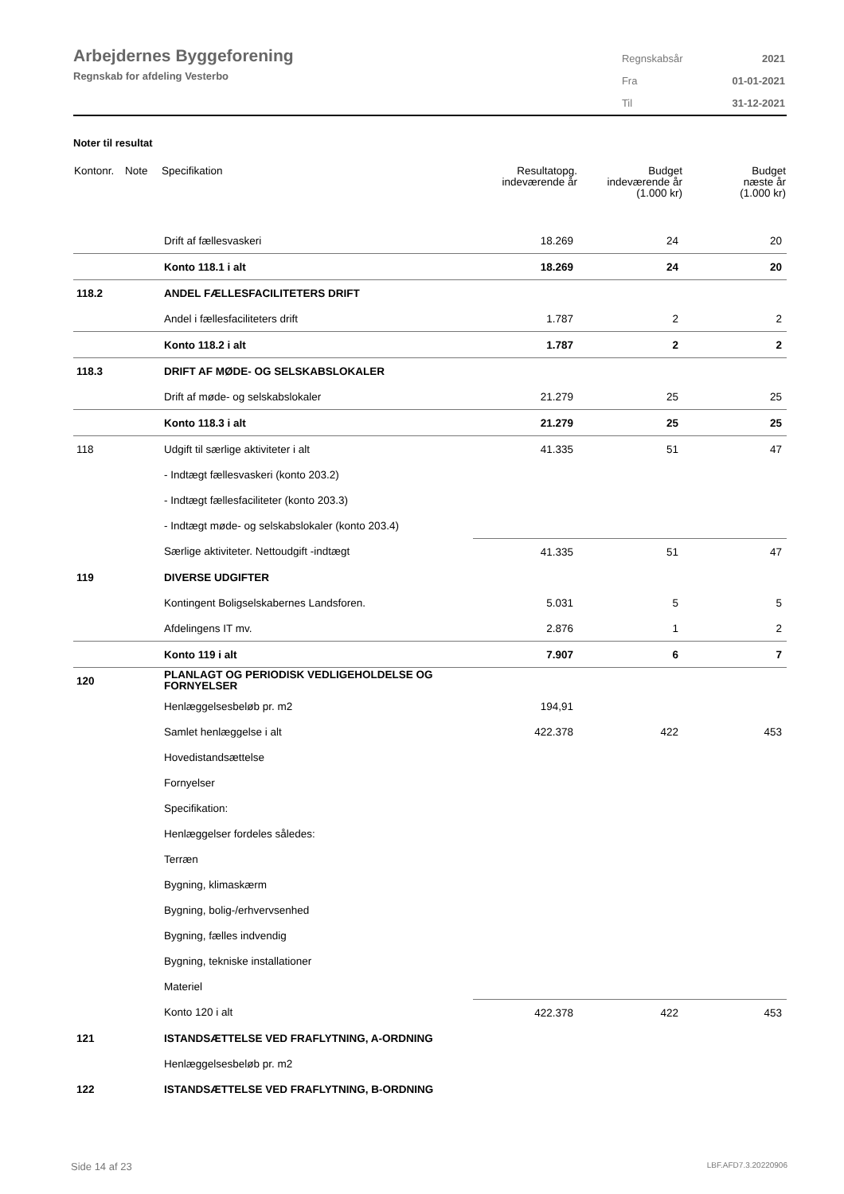Arbejdernes Byggeforening
Regnskab for afdeling Vesterbo
| Regnskabsår | 2021 |
| Fra | 01-01-2021 |
| Til | 31-12-2021 |
Noter til resultat
| Kontonr. | Note | Specifikation | Resultatopg. indeværende år | Budget indeværende år (1.000 kr) | Budget næste år (1.000 kr) |
| --- | --- | --- | --- | --- | --- |
| | | Drift af fællesvaskeri | 18.269 | 24 | 20 |
| | | Konto 118.1 i alt | 18.269 | 24 | 20 |
| 118.2 | | ANDEL FÆLLESFACILITETERS DRIFT | | | |
| | | Andel i fællesfaciliteters drift | 1.787 | 2 | 2 |
| | | Konto 118.2 i alt | 1.787 | 2 | 2 |
| 118.3 | | DRIFT AF MØDE- OG SELSKABSLOKALER | | | |
| | | Drift af møde- og selskabslokaler | 21.279 | 25 | 25 |
| | | Konto 118.3 i alt | 21.279 | 25 | 25 |
| 118 | | Udgift til særlige aktiviteter i alt | 41.335 | 51 | 47 |
| | | - Indtægt fællesvaskeri (konto 203.2) | | | |
| | | - Indtægt fællesfaciliteter (konto 203.3) | | | |
| | | - Indtægt møde- og selskabslokaler (konto 203.4) | | | |
| | | Særlige aktiviteter. Nettoudgift -indtægt | 41.335 | 51 | 47 |
| 119 | | DIVERSE UDGIFTER | | | |
| | | Kontingent Boligselskabernes Landsforen. | 5.031 | 5 | 5 |
| | | Afdelingens IT mv. | 2.876 | 1 | 2 |
| | | Konto 119 i alt | 7.907 | 6 | 7 |
| 120 | | PLANLAGT OG PERIODISK VEDLIGEHOLDELSE OG FORNYELSER | | | |
| | | Henlæggelsesbeløb pr. m2 | 194,91 | | |
| | | Samlet henlæggelse i alt | 422.378 | 422 | 453 |
| | | Hovedistandsættelse | | | |
| | | Fornyelser | | | |
| | | Specifikation: | | | |
| | | Henlæggelser fordeles således: | | | |
| | | Terræn | | | |
| | | Bygning, klimaskærm | | | |
| | | Bygning, bolig-/erhvervsenhed | | | |
| | | Bygning, fælles indvendig | | | |
| | | Bygning, tekniske installationer | | | |
| | | Materiel | | | |
| | | Konto 120 i alt | 422.378 | 422 | 453 |
| 121 | | ISTANDSÆTTELSE VED FRAFLYTNING, A-ORDNING | | | |
| | | Henlæggelsesbeløb pr. m2 | | | |
| 122 | | ISTANDSÆTTELSE VED FRAFLYTNING, B-ORDNING | | | |
Side 14 af 23 LBF.AFD7.3.20220906